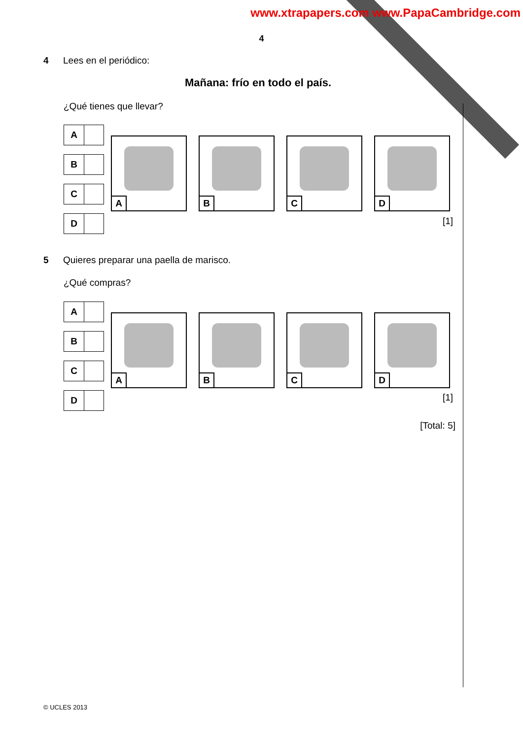www.xtrapapers.com www.PapaCambridge.com
4
4 Lees en el periódico:
Mañana: frío en todo el país.
¿Qué tienes que llevar?
A
B
C
D
A
B
C
D
[1]
5 Quieres preparar una paella de marisco.
¿Qué compras?
A
B
C
D
A
B
C
D
[1]
[Total: 5]
© UCLES 2013